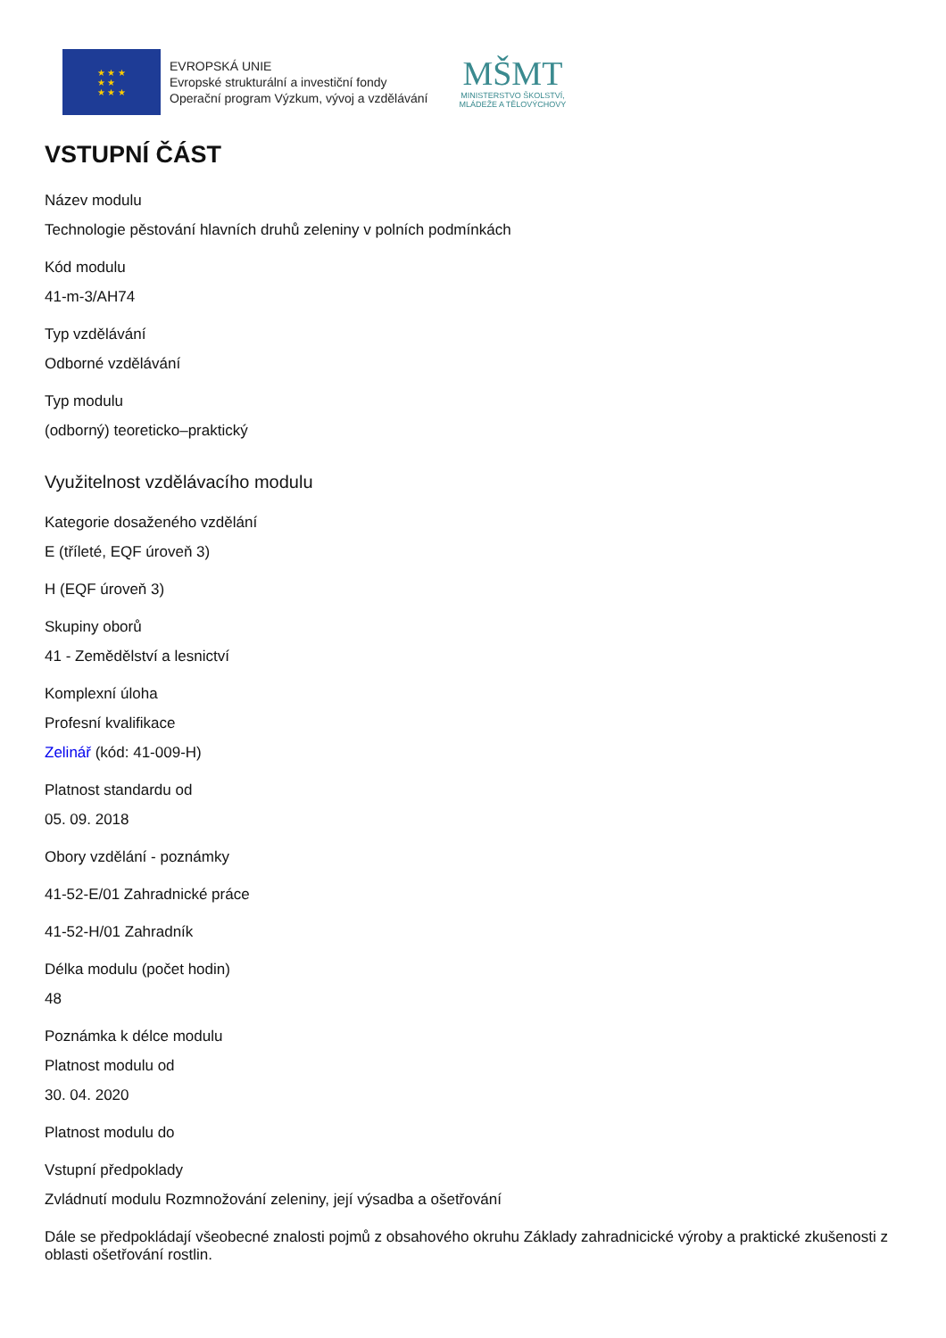★ ★ ★
★ ★
★ ★ ★
EVROPSKÁ UNIE
Evropské strukturální a investiční fondy
Operační program Výzkum, vývoj a vzdělávání
MŠMT
MINISTERSTVO ŠKOLSTVÍ,
MLÁDEŽE A TĚLOVÝCHOVY
VSTUPNÍ ČÁST
Název modulu
Technologie pěstování hlavních druhů zeleniny v polních podmínkách
Kód modulu
41-m-3/AH74
Typ vzdělávání
Odborné vzdělávání
Typ modulu
(odborný) teoreticko–praktický
Využitelnost vzdělávacího modulu
Kategorie dosaženého vzdělání
E (tříleté, EQF úroveň 3)
H (EQF úroveň 3)
Skupiny oborů
41 - Zemědělství a lesnictví
Komplexní úloha
Profesní kvalifikace
Zelinář (kód: 41-009-H)
Platnost standardu od
05. 09. 2018
Obory vzdělání - poznámky
41-52-E/01 Zahradnické práce
41-52-H/01 Zahradník
Délka modulu (počet hodin)
48
Poznámka k délce modulu
Platnost modulu od
30. 04. 2020
Platnost modulu do
Vstupní předpoklady
Zvládnutí modulu Rozmnožování zeleniny, její výsadba a ošetřování
Dále se předpokládají všeobecné znalosti pojmů z obsahového okruhu Základy zahradnicické výroby a praktické zkušenosti z oblasti ošetřování rostlin.